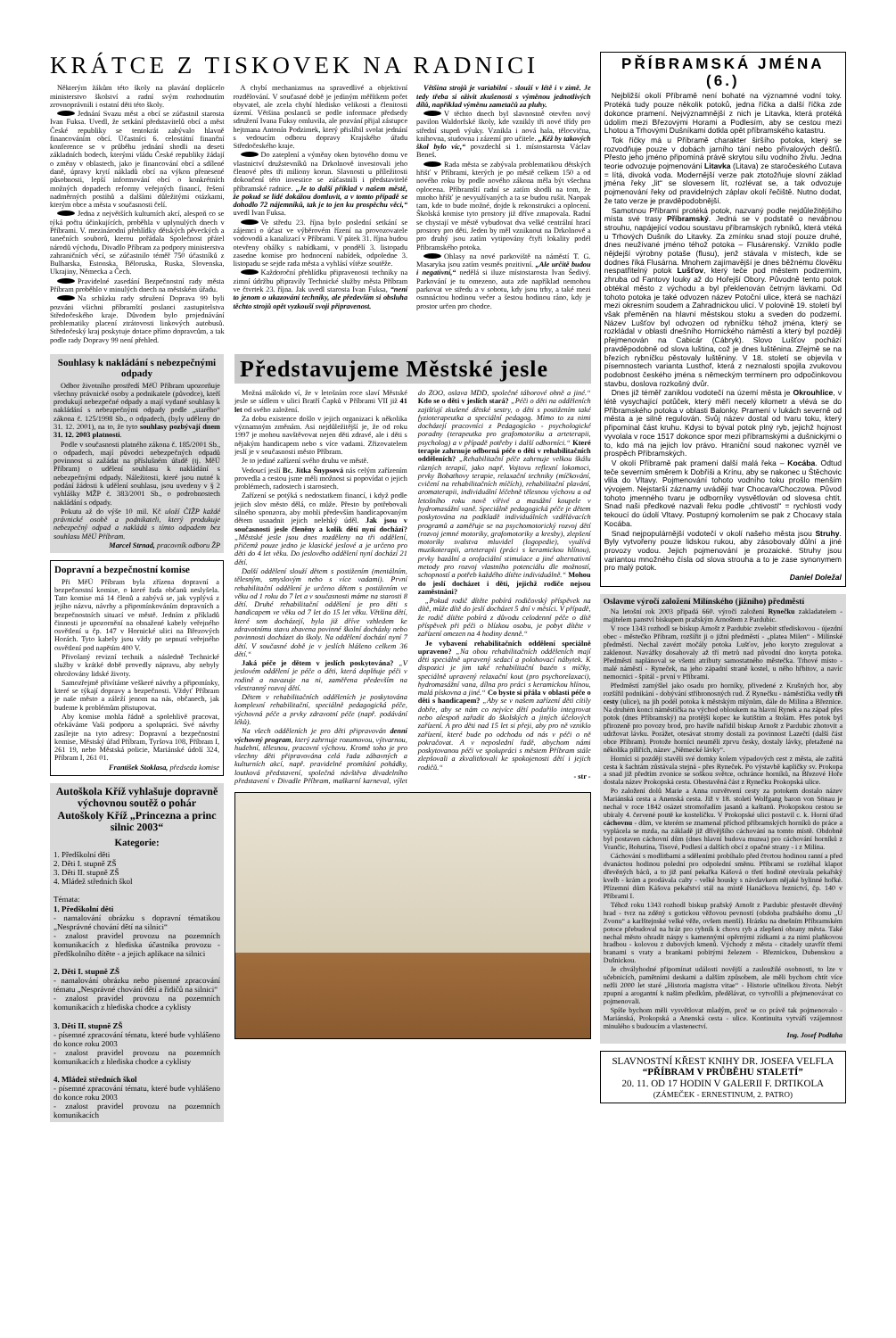KRÁTCE Z TISKOVEK NA RADNICI
Některým žákům této školy na plavání doplácelo ministerstvo školství a radní svým rozhodnutím zrovnoprávnili i ostatní děti této školy.
Jednání Svazu měst a obcí se zúčastnil starosta Ivan Fuksa. Uvedl, že setkání představitelů obcí a měst České republiky se tentokrát zabývalo hlavně financováním obcí. Účastníci 6. celostátní finanční konference se v průběhu jednání shodli na deseti základních bodech, kterými vládu České republiky žádají o změny v oblastech, jako je financování obcí a sdílené daně, úpravy krytí nákladů obcí na výkon přenesené působnosti, lepší informování obcí o konkrétních možných dopadech reformy veřejných financí, řešení nadměrných postihů a dalšími důležitými otázkami, kterým obce a města v současnosti čelí.
Jedna z největších kulturních akcí, alespoň co se týká počtu účinkujících, proběhla v uplynulých dnech v Příbrami. V. mezinárodní přehlídky dětských pěveckých a tanečních souborů, kterou pořádala Společnost přátel národů východu, Divadlo Příbram za podpory ministerstva zahraničních věcí, se zúčastnilo téměř 750 účastníků z Bulharska, Estonska, Běloruska, Ruska, Slovenska, Ukrajiny, Německa a Čech.
Pravidelné zasedání Bezpečnostní rady města Příbram proběhlo v minulých dnech na městském úřadu.
Na schůzku rady sdružení Doprava 99 byli pozváni všichni příbramští poslanci zastupitelstva Středočeského kraje. Důvodem bylo projednávání problematiky placení ztrátovosti linkových autobusů. Středočeský kraj poskytuje dotace přímo dopravcům, a tak podle rady Dopravy 99 není přehled.
A chybí mechanizmus na spravedlivé a objektivní rozdělování. V současné době je jediným měřítkem počet obyvatel, ale zcela chybí hledisko velikosti a členitosti území. Většina poslanců se podle informace předsedy sdružení Ivana Fuksy omluvila, ale pozvání přijal zástupce hejtmana Antonín Podzimek, který přislíbil svolat jednání s vedoucím odboru dopravy Krajského úřadu Středočeského kraje.
Do zateplení a výměny oken bytového domu ve vlastnictví družstevníků na Drkolnově investovali jeho členové přes tři miliony korun. Slavnosti u příležitosti dokončení této investice se zúčastnili i představitelé příbramské radnice. „Je to další příklad v našem městě, že pokud se lidé dokážou domluvit, a v tomto případě se dohodlo 72 nájemníků, tak je to jen ku prospěchu věci,“ uvedl Ivan Fuksa.
Ve středu 23. října bylo poslední setkání se zájemci o účast ve výběrovém řízení na provozovatele vodovodů a kanalizací v Příbrami. V pátek 31. října budou otevřeny obálky s nabídkami, v pondělí 3. listopadu zasedne komise pro hodnocení nabídek, odpoledne 3. listopadu se sejde rada města a vyhlásí vítěze soutěže.
Každoroční přehlídku připravenosti techniky na zimní údržbu připravily Technické služby města Příbram ve čtvrtek 23. října. Jak uvedl starosta Ivan Fuksa, “není to jenom o ukazování techniky, ale především si obsluha těchto strojů opět vyzkouší svoji připravenost.
Většina strojů je variabilní - slouží v létě i v zimě. Je tedy třeba si oživit zkušenosti s výměnou jednotlivých dílů, například výměnu zametačů za pluhy.
V těchto dnech byl slavnostně otevřen nový pavilon Waldorfské školy, kde vznikly tři nové třídy pro střední stupeň výuky. Vznikla i nová hala, tělocvična, knihovna, studovna i zázemí pro učitele. „Kéž by takových škol bylo víc,“ povzdechl si 1. místostarosta Václav Beneš.
Rada města se zabývala problematikou dětských hřišť v Příbrami, kterých je po městě celkem 150 a od nového roku by podle nového zákona měla být všechna oplocena. Příbramští radní se zatím shodli na tom, že mnoho hřišť je nevyužívaných a ta se budou rušit. Naopak tam, kde to bude možné, dojde k rekonstrukci a oplocení. Školská komise tyto prostory již dříve zmapovala. Radní se chystají ve městě vybudovat dva velké centrální hrací prostory pro děti. Jeden by měl vzniknout na Drkolnově a pro druhý jsou zatím vytipovány čtyři lokality podél Příbramského potoka.
Ohlasy na nové parkoviště na náměstí T. G. Masaryka jsou zatím vesměs pozitivní. „Ale určitě budou i negativní,“ nedělá si iluze místostarosta Ivan Šedivý. Parkování je tu omezeno, auta zde například nemohou parkovat ve středu a v sobotu, kdy jsou trhy, a také mezi osmnáctou hodinou večer a šestou hodinou ráno, kdy je prostor určen pro chodce.
Souhlasy k nakládání s nebezpečnými odpady
Odbor životního prostředí MěÚ Příbram upozorňuje všechny právnické osoby a podnikatele (původce), kteří produkují nebezpečné odpady a mají vydané souhlasy k nakládání s nebezpečnými odpady podle „starého“ zákona č. 125/1998 Sb., o odpadech, (byly uděleny do 31. 12. 2001), na to, že tyto souhlasy pozbývají dnem 31. 12. 2003 platnosti.
Podle v současnosti platného zákona č. 185/2001 Sb., o odpadech, mají původci nebezpečných odpadů povinnost si zažádat na příslušném úřadě (tj. MěÚ Příbram) o udělení souhlasu k nakládání s nebezpečnými odpady. Náležitosti, které jsou nutné k podání žádosti k udělení souhlasu, jsou uvedeny v § 2 vyhlášky MŽP č. 383/2001 Sb., o podrobnostech nakládání s odpady.
Pokutu až do výše 10 mil. Kč uloží ČIŽP každé právnické osobě a podnikateli, který produkuje nebezpečný odpad a nakládá s tímto odpadem bez souhlasu MěÚ Příbram.
Marcel Strnad, pracovník odboru ŽP
Dopravní a bezpečnostní komise
Při MěÚ Příbram byla zřízena dopravní a bezpečnostní komise, o které řada občanů neslyšela. Tato komise má 14 členů a zabývá se, jak vyplývá z jejího názvu, návrhy a připomínkováním dopravních a bezpečnostních situací ve městě. Jedním z příkladů činnosti je upozornění na obnažené kabely veřejného osvětlení u čp. 147 v Hornické ulici na Březových Horách. Tyto kabely jsou vždy po sepnutí veřejného osvětlení pod napětím 400 V.
Přivolaný revizní technik a následně Technické služby v krátké době provedly nápravu, aby nebyly ohrožovány lidské životy.
Samozřejmě přivítáme veškeré návrhy a připomínky, které se týkají dopravy a bezpečnosti. Vždyť Příbram je naše město a záleží jenom na nás, občanech, jak budeme k problémům přistupovat.
Aby komise mohla řádně a spolehlivě pracovat, očekáváme Vaši podporu a spolupráci. Své návrhy zasílejte na tyto adresy: Dopravní a bezpečnostní komise, Městský úřad Příbram, Tyršova 108, Příbram I, 261 19, nebo Městská policie, Mariánské údolí 324, Příbram I, 261 01.
František Stoklasa, předseda komise
Autoškola Kříž vyhlašuje dopravně výchovnou soutěž o pohár Autoškoly Kříž „Princezna a princ silnic 2003“
Kategorie:
1. Předškolní děti
2. Děti I. stupně ZŠ
3. Děti II. stupně ZŠ
4. Mládež středních škol
Témata:
1. Předškolní děti
- namalování obrázku s dopravní tématikou „Nesprávné chování dětí na silnici“
- znalost pravidel provozu na pozemních komunikacích z hlediska účastníka provozu - předškolního dítěte - a jejich aplikace na silnici
2. Děti I. stupně ZŠ
- namalování obrázku nebo písemné zpracování tématu „Nesprávné chování dětí a řidičů na silnici“
- znalost pravidel provozu na pozemních komunikacích z hlediska chodce a cyklisty
3. Děti II. stupně ZŠ
- písemné zpracování tématu, které bude vyhlášeno do konce roku 2003
- znalost pravidel provozu na pozemních komunikacích z hlediska chodce a cyklisty
4. Mládež středních škol
- písemné zpracování tématu, které bude vyhlášeno do konce roku 2003
- znalost pravidel provozu na pozemních komunikacích
Představujeme Městské jesle
Možná málokdo ví, že v letošním roce slaví Městské jesle se sídlem v ulici Bratří Čapků v Příbrami VII již 41 let od svého založení.
Za dobu existence došlo v jejich organizaci k několika významným změnám. Asi nejdůležitější je, že od roku 1997 je mohou navštěvovat nejen děti zdravé, ale i děti s nějakým handicapem nebo s více vadami. Zřizovatelem jeslí je v současnosti město Příbram.
Je to jediné zařízení svého druhu ve městě.
Vedoucí jeslí Bc. Jitka Šnypsová nás celým zařízením provedla a cestou jsme měli možnost si popovídat o jejich problémech, radostech i starostech.
Zařízení se potýká s nedostatkem financí, i když podle jejich slov město dělá, co může. Přesto by potřebovali silného sponzora, aby mohli především handicapovaným dětem usnadnit jejich nelehký úděl. Jak jsou v současnosti jesle členěny a kolik dětí nyní dochází? „Městské jesle jsou dnes rozděleny na tři oddělení, přičemž pouze jedno je klasické jeslové a je určeno pro děti do 4 let věku. Do jeslového oddělení nyní dochází 21 dětí.
Další oddělení slouží dětem s postižením (mentálním, tělesným, smyslovým nebo s více vadami). První rehabilitační oddělení je určeno dětem s postižením ve věku od 1 roku do 7 let a v současnosti máme na starosti 8 dětí. Druhé rehabilitační oddělení je pro děti s handicapem ve věku od 7 let do 15 let věku. Většina dětí, které sem docházejí, byla již dříve vzhledem ke zdravotnímu stavu zbavena povinné školní docházky nebo povinnosti docházet do školy. Na oddělení dochází nyní 7 dětí. V současné době je v jeslích hlášeno celkem 36 dětí.“
Jaká péče je dětem v jeslích poskytována? „V jeslovém oddělení je péče o děti, která doplňuje péči v rodině a navazuje na ni, zaměřena především na všestranný rozvoj dětí.
Dětem v rehabilitačních odděleních je poskytována komplexní rehabilitační, speciálně pedagogická péče, výchovná péče a prvky zdravotní péče (např. podávání léků).
Na všech odděleních je pro děti připravován denní výchovný program, který zahrnuje rozumovou, výtvarnou, hudební, tělesnou, pracovní výchovu. Kromě toho je pro všechny děti připravována celá řada zábavných a kulturních akcí, např. pravidelné promítání pohádky, loutková představení, společná návštěva divadelního představení v Divadle Příbram, maškarní karneval, výlet do ZOO, oslava MDD, společné táborové ohně a jiné.“ Kdo se o děti v jeslích stará? „Péči o děti na odděleních zajišťují zkušené dětské sestry, o děti s postižením také fyzioterapeutka a speciální pedagog. Mimo to za nimi docházejí pracovníci z Pedagogicko - psychologické poradny (terapeutka pro grafomotoriku a arteterapii, psycholog) a v případě potřeby i další odborníci.“ Které terapie zahrnuje odborná péče o děti v rehabilitačních odděleních? „Rehabilitační péče zahrnuje velkou škálu různých terapií, jako např. Vojtovu reflexní lokomoci, prvky Bobathovy terapie, relaxační techniky (míčkování, cvičení na rehabilitačních míčích), rehabilitační plavání, aromaterapii, individuální léčebně tělesnou výchovu a od letošního roku nově vířivé a masážní koupele v hydromasážní vaně. Speciálně pedagogická péče je dětem poskytována na podkladě individuálních vzdělávacích programů a zaměřuje se na psychomotorický rozvoj dětí (rozvoj jemné motoriky, grafomotoriky a kresby), zlepšení motoriky svalstva mluvidel (logopedie), využívá muzikoterapii, arteterapii (práci s keramickou hlínou), prvky bazální a orofaciální stimulace a jiné alternativní metody pro rozvoj vlastního potenciálu dle možností, schopností a potřeb každého dítěte individuálně.“ Mohou do jeslí docházet i děti, jejichž rodiče nejsou zaměstnáni?
„Pokud rodič dítěte pobírá rodičovský příspěvek na dítě, může dítě do jeslí docházet 5 dní v měsíci. V případě, že rodič dítěte pobírá z důvodu celodenní péče o dítě příspěvek při péči o blízkou osobu, je pobyt dítěte v zařízení omezen na 4 hodiny denně.“
Je vybavení rehabilitačních oddělení speciálně upraveno? „Na obou rehabilitačních odděleních mají děti speciálně upravený sedací a polohovací nábytek. K dispozici je jim také rehabilitační bazén s míčky, speciálně upravený relaxační kout (pro psychorelaxaci), hydromasážní vana, dílna pro práci s keramickou hlínou, malá pískovna a jiné.“ Co byste si přála v oblasti péče o děti s handicapem? „Aby se v našem zařízení děti cítily dobře, aby se nám co nejvíce dětí podařilo integrovat nebo alespoň zařadit do školských a jiných účelových zařízení. A pro děti nad 15 let si přeji, aby pro ně vzniklo zařízení, které bude po odchodu od nás v péči o ně pokračovat. A v neposlední řadě, abychom námi poskytovanou péči ve spolupráci s městem Příbram stále zlepšovali a zkvalitňovali ke spokojenosti dětí i jejich rodičů.“
- str -
PŘÍBRAMSKÁ JMÉNA (6.)
Nejbližší okolí Příbramě není bohaté na významné vodní toky. Protéká tudy pouze několik potoků, jedna říčka a další říčka zde dokonce pramení. Nejvýznamnější z nich je Litavka, která protéká údolím mezi Březovými Horami a Podlesím, aby se cestou mezi Lhotou a Trhovými Dušníkami dotkla opět příbramského katastru.
Tok říčky má u Příbramě charakter širšího potoka, který se rozvodňuje pouze v dobách jarního tání nebo přívalových dešťů. Přesto jeho jméno připomíná právě skrytou sílu vodního živlu. Jedna teorie odvozuje pojmenování Litavka (Litava) ze staročeského Ľutava = lítá, divoká voda. Modernější verze pak ztotožňuje slovní základ jména řeky „lit“ se slovesem lít, rozlévat se, a tak odvozuje pojmenování řeky od pravidelných záplav okolí řečiště. Nutno dodat, že tato verze je pravděpodobnější.
Samotnou Příbramí protéká potok, nazvaný podle nejdůležitějšího místa své trasy Příbramský. Jedná se v podstatě o nevábnou strouhu, napájející vodou soustavu příbramských rybníků, která vtéká u Trhových Dušník do Litavky. Za zmínku snad stojí pouze druhé, dnes neužívané jméno téhož potoka – Flusárenský. Vzniklo podle nějdejší výrobny potaše (flusu), jenž stávala v místech, kde se dodnes říká Flusárna. Mnohem zajímavější je dnes běžnému člověku nespatřitelný potok Lušťov, který teče pod městem podzemím, zhruba od Fantovy louky až do Hořejší Obory. Původně tento potok obtékal město z východu a byl překlenován četným lávkami. Od tohoto potoka je také odvozen název Potoční ulice, která se nachází mezi okresním soudem a Zahradnickou ulicí. V polovině 19. století byl však přeměněn na hlavní městskou stoku a sveden do podzemí. Název Lušťov byl odvozen od rybníčku téhož jména, který se rozkládal v oblasti dnešního Hornického náměstí a který byl později přejmenován na Cabicár (Cábryk). Slovo Lušťov pochází pravděpodobně od slova luština, což je dnes luštěnina. Zřejmě se na březích rybníčku pěstovaly luštěniny. V 18. století se objevila v písemnostech varianta Lusthof, která z neznalosti spojila zvukovou podobnost českého jména s německým termínem pro odpočinkovou stavbu, doslova rozkošný dvůr.
Dnes již téměř zaniklou vodotečí na území města je Okrouhlice, v létě vysychající potůček, který měří necelý kilometr a vlévá se do Příbramského potoka v oblasti Balonky. Pramení v lukách severně od města a je silně regulován. Svůj název dostal od tvaru toku, který připomínal část kruhu. Kdysi to býval potok plný ryb, jejichž hojnost vyvolala v roce 1517 dokonce spor mezi příbramskými a dušnickými o to, kdo má na jejich lov právo. Hraniční soud nakonec vyzněl ve prospěch Příbramských.
V okolí Příbramě pak pramení další malá řeka – Kocába. Odtud teče severním směrem k Dobříši a Krínu, aby se nakonec u Štěchovic vlila do Vltavy. Pojmenování tohoto vodního toku prošlo menším vývojem. Nejstarší záznamy uvádějí tvar Chocava/Choczowa. Původ tohoto jmenného tvaru je odborníky vysvětlován od slovesa chtít. Snad naši předkové nazvali řeku podle „chtivosti“ = rychlosti vody tekoucí do údolí Vltavy. Postupný komolením se pak z Chocavy stala Kocába.
Snad nejpopulárnější vodotečí v okolí našeho města jsou Struhy. Byly vytvořeny pouze lidskou rukou, aby zásobovaly důlní a jiné provozy vodou. Jejich pojmenování je prozaické. Struhy jsou variantou množného čísla od slova strouha a to je zase synonymem pro malý potok.
Daniel Doležal
Oslavme výročí založení Milínského (jižního) předměstí
Na letošní rok 2003 připadá 660. výročí založení Rynečku zakladatelem - majitelem panství biskupem pražským Arnoštem z Pardubic.
V roce 1343 rozhodl se biskup Arnošt z Pardubic zvelebit střediskovou - újezdní obec - městečko Příbram, rozšířit ji o jižní předměstí - „platea Milen“ - Milínské předměstí. Nechal zavézt močály potoka Lušťov, jeho koryto zregulovat a zaklenout. Navážky dosahovaly až tří metrů nad původní dno koryta potoka. Předměstí naplánoval se všemi atributy samostatného městečka. Trhové místo - malé náměstí - Ryneček, na jeho západní straně kostel, u něho hřbitov, a navíc nemocnici - špitál - první v Příbrami.
Předměstí zamýšlel jako osadu pro horníky, přivedené z Krušných hor, aby rozšířil podnikání - dobývání stříbronosných rud. Z Rynečku - náměstíčka vedly tři cesty (ulice), na jih podél potoka k městským mlýnům, dále do Milína a Březnice. Na druhém konci náměstíčka na východ obloukem na hlavní Rynek a na západ přes potok (dnes Příbramský) na protější kopec ke kutištím a štolám. Přes potok byl přirozeně pro povozy brod, pro havíře nařídil biskup Arnošt z Pardubic zhotovit a udržovat lávku. Porážet, otesávat stromy dostali za povinnost Lazečtí (další část obce Příbram). Protože horníci neuměli zprvu česky, dostaly lávky, přetažené na několika pilířích, název „Německé lávky“.
Horníci si později stavěli své domky kolem výpadových cest z města, ale zažitá cesta k šachtám zůstávala stejná - přes Ryneček. Po výstavbě kapličky sv. Prokopa a snad již předtím zvonice se soškou světce, ochránce horníků, na Březové Hoře dostala název Prokopská cesta. Obestavěná část z Rynečku Prokopská ulice.
Po založení dolů Marie a Anna rozvětvení cesty za potokem dostalo název Mariánská cesta a Anenská cesta. Již v 18. století Wolfgang baron von Sönau je nechal v roce 1842 osázet stromořadím jasanů a kaštanů. Prokopskou cestou se ubíraly 4. červené poutě ke kostelíčku. V Prokopské ulici postavil c. k. Horní úřad cáchovnu - dům, ve kterém se znamenal příchod příbramských horníků do práce a vyplácela se mzda, na základě již dřívějšího cáchování na tomto místě. Obdobně byl postaven cáchovní dům (dnes hlavní budova muzea) pro cáchování horníků z Vrančic, Bohutína, Tisové, Podlesí a dalších obcí z opačné strany - i z Milína.
Cáchování s modlitbami a sděleními probíhalo před čtvrtou hodinou ranní a před dvanáctou hodinou polední pro odpolední směnu. Příbrami se rozléhal klapot dřevěných báců, a to již paní pekařka Kášová o třetí hodině otevírala pekařský kvelb - krám a prodávala calty - velké housky s návdavkem nějaké bylinné hořké. Přízemní dům Kášova pekařství stál na místě Hanáčkova řeznictví, čp. 140 v Příbrami I.
Téhož roku 1343 rozhodl biskup pražský Arnošt z Pardubic přestavět dřevěný hrad - tvrz na zděný s gotickou věžovou pevností (obdoba pražského domu „U Zvonu“ a karlštejnské velké věže, ovšem menší). Hrázku na dnešním Příbramském potoce přebudoval na hráz pro rybník k chovu ryb a zlepšení obrany města. Také nechal město ohradit náspy s kamennými opěrnými zídkami a za nimi plaňkovou hradbou - kolovou z dubových kmenů. Východy z města - citadely uzavřít třemi branami s vraty a brankami pobitými železem - Březnickou, Dubenskou a Dušnickou.
Je chvályhodné připomínat události novější a zasloužilé osobnosti, to lze v učebnicích, pamětními deskami a dalším způsobem, ale měli bychom chtít více nežli 2000 let staré „Historia magistra vitae“ - Historie učitelkou života. Nebýt zpupní a arogantní k našim předkům, předělávat, co vytvořili a přejmenovávat co pojmenovali.
Spíše bychom měli vysvětlovat mladým, proč se co právě tak pojmenovalo - Mariánská, Prokopská a Anenská cesta - ulice. Kontinuita vytváří vzájemnost minulého s budoucím a vlastenectví.
Ing. Josef Podlaha
SLAVNOSTNÍ KŘEST KNIHY DR. JOSEFA VELFLA
“PŘÍBRAM V PRŮBĚHU STALETÍ”
20. 11. OD 17 HODIN V GALERII F. DRTIKOLA
(ZÁMEČEK - ERNESTINUM, 2. PATRO)